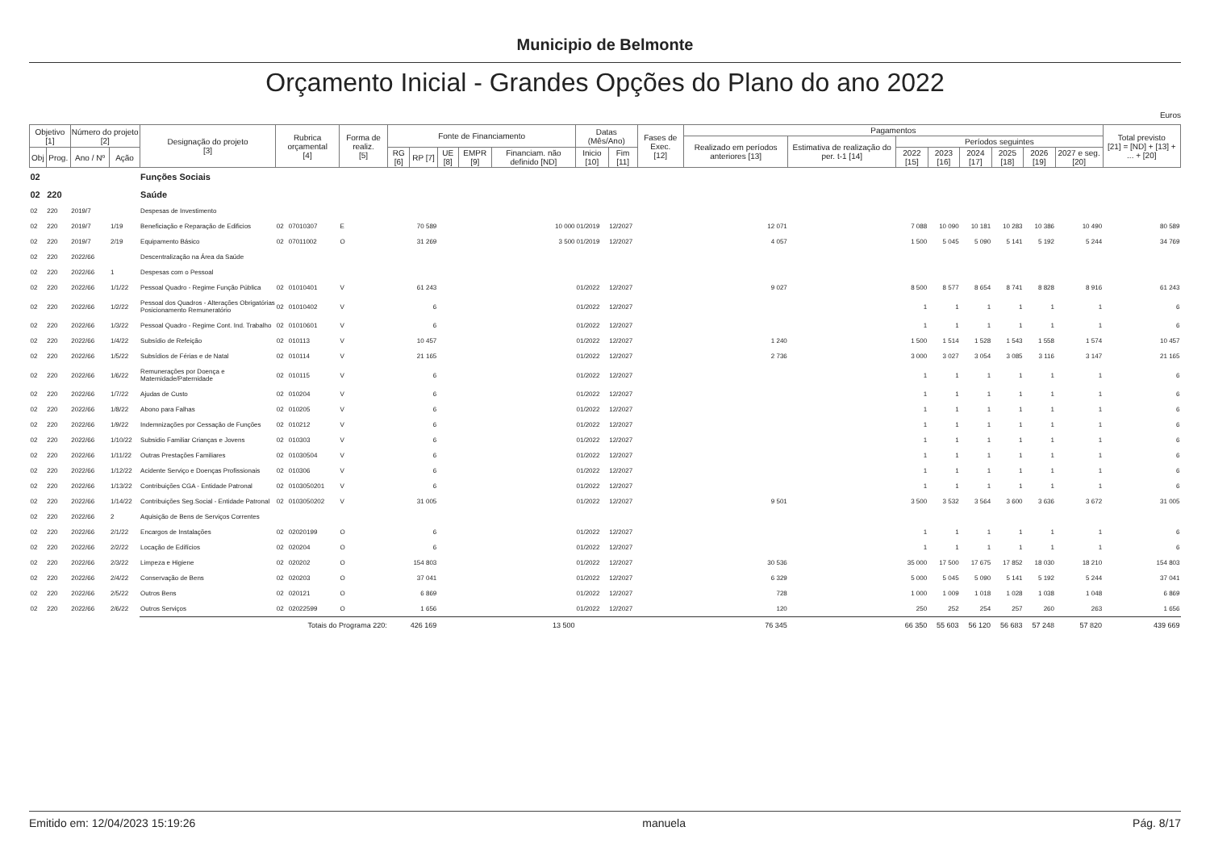Municipio de Belmonte
Orçamento Inicial - Grandes Opções do Plano do ano 2022
Euros
| Objetivo [1] | | Número do projeto [2] | | Designação do projeto [3] | Rubrica orçamental [4] | | Forma de realiz. [5] | Fonte de Financiamento | | | | | Datas (Mês/Ano) | | Fases de Exec. [12] | Pagamentos | | | | | | | | Total previsto [21] = [ND] + [13] + ... + [20] |
| --- | --- | --- | --- | --- | --- | --- | --- | --- | --- | --- | --- | --- | --- | --- | --- | --- | --- | --- | --- | --- | --- | --- | --- | --- |
| | | | | | | | | | | | | | | | | Realizado em períodos anteriores [13] | Estimativa de realização do per. t-1 [14] | Períodos seguintes | | | | | | |
| Obj | Prog. | Ano / Nº | Ação | | | | | RG [6] | RP [7] | UE [8] | EMPR [9] | Financiam. não definido [ND] | Inicio [10] | Fim [11] | | | | 2022 [15] | 2023 [16] | 2024 [17] | 2025 [18] | 2026 [19] | 2027 e seg. [20] | |
| 02 | | | | Funções Sociais | | | | | | | | | | | | | | | | | | | | |
| 02 | 220 | | | Saúde | | | | | | | | | | | | | | | | | | | | |
| 02 | 220 | 2019/7 | | Despesas de Investimento | | | | | | | | | | | | | | | | | | | | |
| 02 | 220 | 2019/7 | 1/19 | Beneficiação e Reparação de Edificios | 02 | 07010307 | E | | 70 589 | | | 10 000 | 01/2019 | 12/2027 | | 12 071 | | 7 088 | 10 090 | 10 181 | 10 283 | 10 386 | 10 490 | 80 589 |
| 02 | 220 | 2019/7 | 2/19 | Equipamento Básico | 02 | 07011002 | O | | 31 269 | | | 3 500 | 01/2019 | 12/2027 | | 4 057 | | 1 500 | 5 045 | 5 090 | 5 141 | 5 192 | 5 244 | 34 769 |
| 02 | 220 | 2022/66 | | Descentralização na Área da Saúde | | | | | | | | | | | | | | | | | | | | |
| 02 | 220 | 2022/66 | 1 | Despesas com o Pessoal | | | | | | | | | | | | | | | | | | | | |
| 02 | 220 | 2022/66 | 1/1/22 | Pessoal Quadro - Regime Função Pública | 02 | 01010401 | V | | 61 243 | | | | 01/2022 | 12/2027 | | 9 027 | | 8 500 | 8 577 | 8 654 | 8 741 | 8 828 | 8 916 | 61 243 |
| 02 | 220 | 2022/66 | 1/2/22 | Pessoal dos Quadros - Alterações Obrigatórias Posicionamento Remuneratório | 02 | 01010402 | V | | 6 | | | | 01/2022 | 12/2027 | | | | 1 | 1 | 1 | 1 | 1 | 1 | 6 |
| 02 | 220 | 2022/66 | 1/3/22 | Pessoal Quadro - Regime Cont. Ind. Trabalho | 02 | 01010601 | V | | 6 | | | | 01/2022 | 12/2027 | | | | 1 | 1 | 1 | 1 | 1 | 1 | 6 |
| 02 | 220 | 2022/66 | 1/4/22 | Subsídio de Refeição | 02 | 010113 | V | | 10 457 | | | | 01/2022 | 12/2027 | | 1 240 | | 1 500 | 1 514 | 1 528 | 1 543 | 1 558 | 1 574 | 10 457 |
| 02 | 220 | 2022/66 | 1/5/22 | Subsídios de Férias e de Natal | 02 | 010114 | V | | 21 165 | | | | 01/2022 | 12/2027 | | 2 736 | | 3 000 | 3 027 | 3 054 | 3 085 | 3 116 | 3 147 | 21 165 |
| 02 | 220 | 2022/66 | 1/6/22 | Remunerações por Doença e Maternidade/Paternidade | 02 | 010115 | V | | 6 | | | | 01/2022 | 12/2027 | | | | 1 | 1 | 1 | 1 | 1 | 1 | 6 |
| 02 | 220 | 2022/66 | 1/7/22 | Ajudas de Custo | 02 | 010204 | V | | 6 | | | | 01/2022 | 12/2027 | | | | 1 | 1 | 1 | 1 | 1 | 1 | 6 |
| 02 | 220 | 2022/66 | 1/8/22 | Abono para Falhas | 02 | 010205 | V | | 6 | | | | 01/2022 | 12/2027 | | | | 1 | 1 | 1 | 1 | 1 | 1 | 6 |
| 02 | 220 | 2022/66 | 1/9/22 | Indemnizações por Cessação de Funções | 02 | 010212 | V | | 6 | | | | 01/2022 | 12/2027 | | | | 1 | 1 | 1 | 1 | 1 | 1 | 6 |
| 02 | 220 | 2022/66 | 1/10/22 | Subsidio Familiar Crianças e Jovens | 02 | 010303 | V | | 6 | | | | 01/2022 | 12/2027 | | | | 1 | 1 | 1 | 1 | 1 | 1 | 6 |
| 02 | 220 | 2022/66 | 1/11/22 | Outras Prestações Familiares | 02 | 01030504 | V | | 6 | | | | 01/2022 | 12/2027 | | | | 1 | 1 | 1 | 1 | 1 | 1 | 6 |
| 02 | 220 | 2022/66 | 1/12/22 | Acidente Serviço e Doenças Profissionais | 02 | 010306 | V | | 6 | | | | 01/2022 | 12/2027 | | | | 1 | 1 | 1 | 1 | 1 | 1 | 6 |
| 02 | 220 | 2022/66 | 1/13/22 | Contribuições CGA - Entidade Patronal | 02 | 0103050201 | V | | 6 | | | | 01/2022 | 12/2027 | | | | 1 | 1 | 1 | 1 | 1 | 1 | 6 |
| 02 | 220 | 2022/66 | 1/14/22 | Contribuições Seg.Social - Entidade Patronal | 02 | 0103050202 | V | | 31 005 | | | | 01/2022 | 12/2027 | | 9 501 | | 3 500 | 3 532 | 3 564 | 3 600 | 3 636 | 3 672 | 31 005 |
| 02 | 220 | 2022/66 | 2 | Aquisição de Bens de Serviços Correntes | | | | | | | | | | | | | | | | | | | | |
| 02 | 220 | 2022/66 | 2/1/22 | Encargos de Instalações | 02 | 02020199 | O | | 6 | | | | 01/2022 | 12/2027 | | | | 1 | 1 | 1 | 1 | 1 | 1 | 6 |
| 02 | 220 | 2022/66 | 2/2/22 | Locação de Edifícios | 02 | 020204 | O | | 6 | | | | 01/2022 | 12/2027 | | | | 1 | 1 | 1 | 1 | 1 | 1 | 6 |
| 02 | 220 | 2022/66 | 2/3/22 | Limpeza e Higiene | 02 | 020202 | O | | 154 803 | | | | 01/2022 | 12/2027 | | 30 536 | | 35 000 | 17 500 | 17 675 | 17 852 | 18 030 | 18 210 | 154 803 |
| 02 | 220 | 2022/66 | 2/4/22 | Conservação de Bens | 02 | 020203 | O | | 37 041 | | | | 01/2022 | 12/2027 | | 6 329 | | 5 000 | 5 045 | 5 090 | 5 141 | 5 192 | 5 244 | 37 041 |
| 02 | 220 | 2022/66 | 2/5/22 | Outros Bens | 02 | 020121 | O | | 6 869 | | | | 01/2022 | 12/2027 | | 728 | | 1 000 | 1 009 | 1 018 | 1 028 | 1 038 | 1 048 | 6 869 |
| 02 | 220 | 2022/66 | 2/6/22 | Outros Serviços | 02 | 02022599 | O | | 1 656 | | | | 01/2022 | 12/2027 | | 120 | | 250 | 252 | 254 | 257 | 260 | 263 | 1 656 |
| | | | | Totais do Programa 220: | | | | | 426 169 | | | 13 500 | | | | 76 345 | | 66 350 | 55 603 | 56 120 | 56 683 | 57 248 | 57 820 | 439 669 |
Emitido em: 12/04/2023 15:19:26 manuela Pág. 8/17